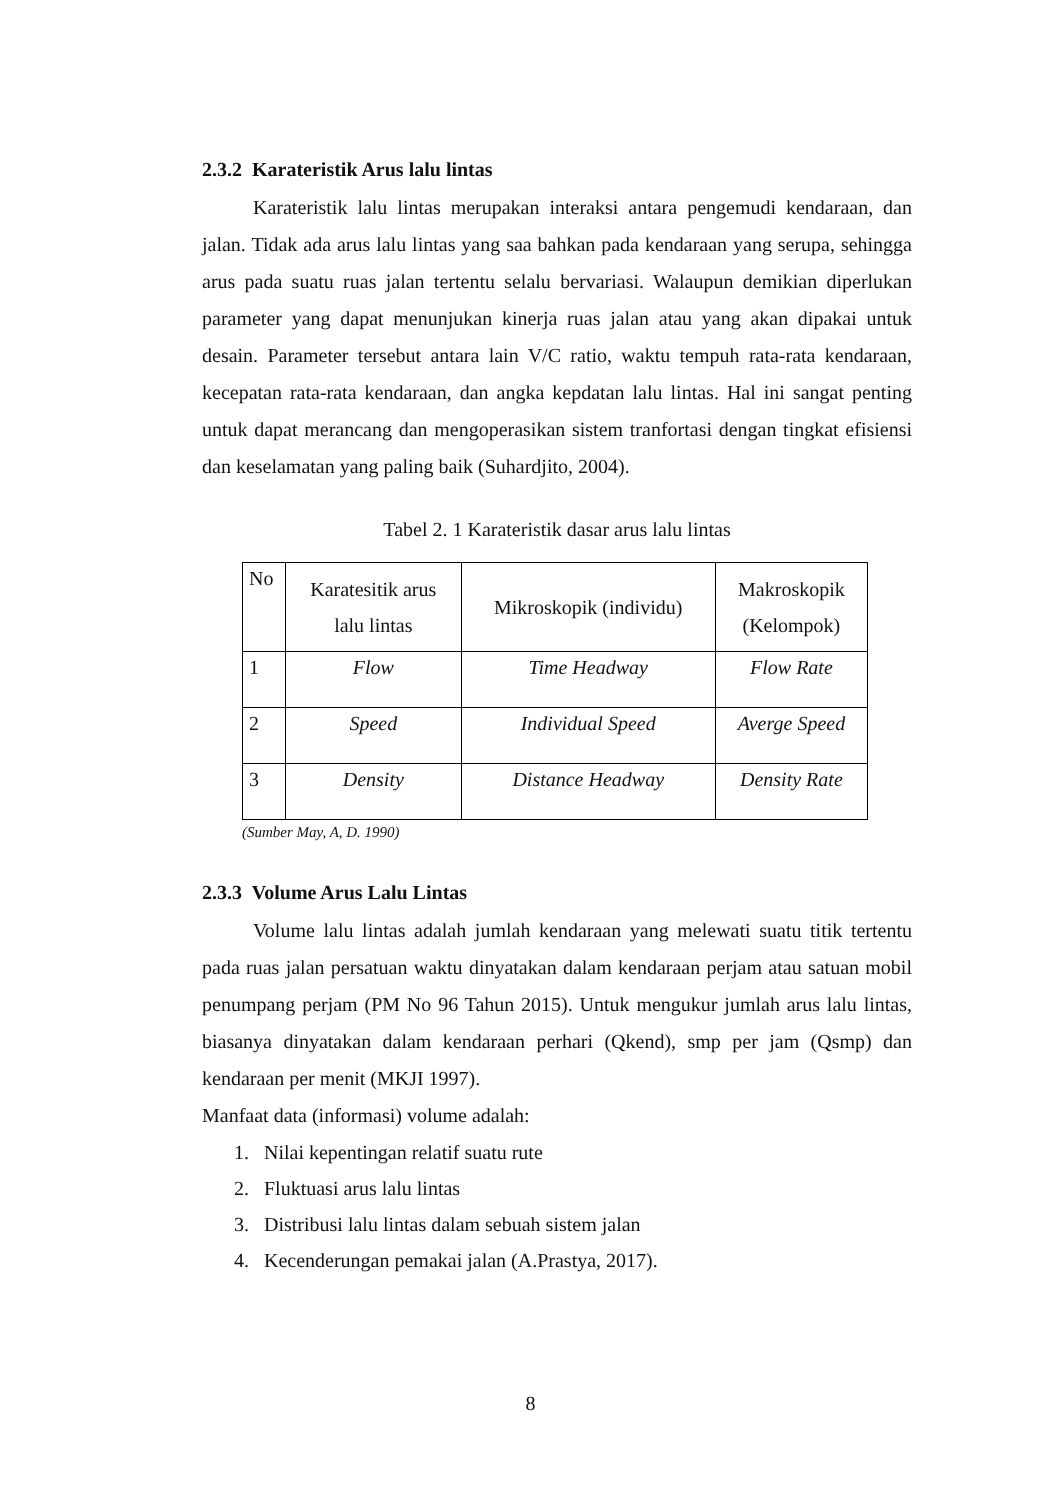2.3.2 Karateristik Arus lalu lintas
Karateristik lalu lintas merupakan interaksi antara pengemudi kendaraan, dan jalan. Tidak ada arus lalu lintas yang saa bahkan pada kendaraan yang serupa, sehingga arus pada suatu ruas jalan tertentu selalu bervariasi. Walaupun demikian diperlukan parameter yang dapat menunjukan kinerja ruas jalan atau yang akan dipakai untuk desain. Parameter tersebut antara lain V/C ratio, waktu tempuh rata-rata kendaraan, kecepatan rata-rata kendaraan, dan angka kepdatan lalu lintas. Hal ini sangat penting untuk dapat merancang dan mengoperasikan sistem tranfortasi dengan tingkat efisiensi dan keselamatan yang paling baik (Suhardjito, 2004).
Tabel 2. 1 Karateristik dasar arus lalu lintas
| No | Karatesitik arus lalu lintas | Mikroskopik (individu) | Makroskopik (Kelompok) |
| 1 | Flow | Time Headway | Flow Rate |
| 2 | Speed | Individual Speed | Averge Speed |
| 3 | Density | Distance Headway | Density Rate |
(Sumber May, A, D. 1990)
2.3.3 Volume Arus Lalu Lintas
Volume lalu lintas adalah jumlah kendaraan yang melewati suatu titik tertentu pada ruas jalan persatuan waktu dinyatakan dalam kendaraan perjam atau satuan mobil penumpang perjam (PM No 96 Tahun 2015). Untuk mengukur jumlah arus lalu lintas, biasanya dinyatakan dalam kendaraan perhari (Qkend), smp per jam (Qsmp) dan kendaraan per menit (MKJI 1997).
Manfaat data (informasi) volume adalah:
1. Nilai kepentingan relatif suatu rute
2. Fluktuasi arus lalu lintas
3. Distribusi lalu lintas dalam sebuah sistem jalan
4. Kecenderungan pemakai jalan (A.Prastya, 2017).
8